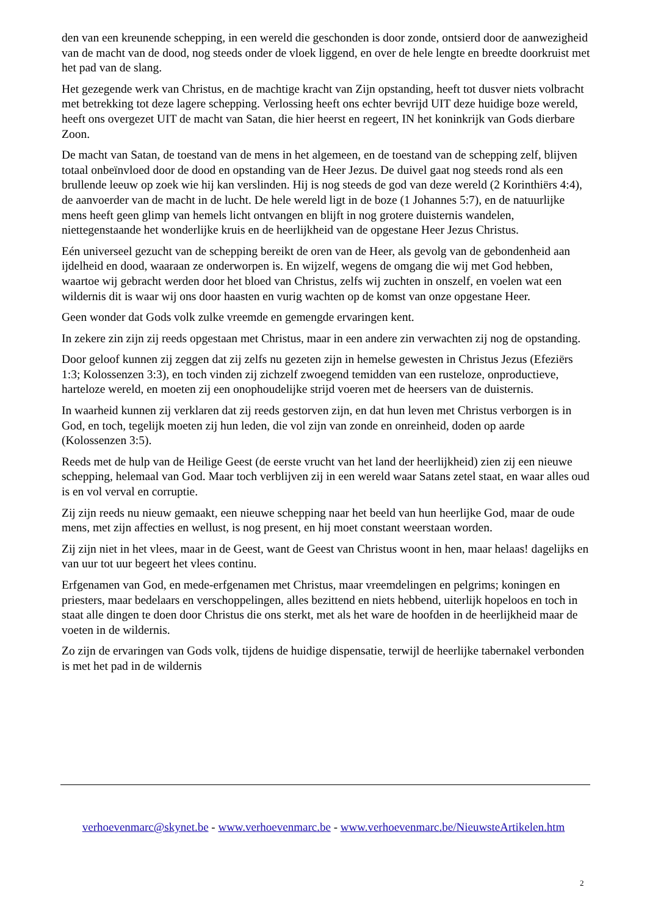den van een kreunende schepping, in een wereld die geschonden is door zonde, ontsierd door de aanwezigheid van de macht van de dood, nog steeds onder de vloek liggend, en over de hele lengte en breedte doorkruist met het pad van de slang.
Het gezegende werk van Christus, en de machtige kracht van Zijn opstanding, heeft tot dusver niets volbracht met betrekking tot deze lagere schepping. Verlossing heeft ons echter bevrijd UIT deze huidige boze wereld, heeft ons overgezet UIT de macht van Satan, die hier heerst en regeert, IN het koninkrijk van Gods dierbare Zoon.
De macht van Satan, de toestand van de mens in het algemeen, en de toestand van de schepping zelf, blijven totaal onbeïnvloed door de dood en opstanding van de Heer Jezus. De duivel gaat nog steeds rond als een brullende leeuw op zoek wie hij kan verslinden. Hij is nog steeds de god van deze wereld (2 Korinthiërs 4:4), de aanvoerder van de macht in de lucht. De hele wereld ligt in de boze (1 Johannes 5:7), en de natuurlijke mens heeft geen glimp van hemels licht ontvangen en blijft in nog grotere duisternis wandelen, niettegenstaande het wonderlijke kruis en de heerlijkheid van de opgestane Heer Jezus Christus.
Eén universeel gezucht van de schepping bereikt de oren van de Heer, als gevolg van de gebondenheid aan ijdelheid en dood, waaraan ze onderworpen is. En wijzelf, wegens de omgang die wij met God hebben, waartoe wij gebracht werden door het bloed van Christus, zelfs wij zuchten in onszelf, en voelen wat een wildernis dit is waar wij ons door haasten en vurig wachten op de komst van onze opgestane Heer.
Geen wonder dat Gods volk zulke vreemde en gemengde ervaringen kent.
In zekere zin zijn zij reeds opgestaan met Christus, maar in een andere zin verwachten zij nog de opstanding.
Door geloof kunnen zij zeggen dat zij zelfs nu gezeten zijn in hemelse gewesten in Christus Jezus (Efeziërs 1:3; Kolossenzen 3:3), en toch vinden zij zichzelf zwoegend temidden van een rusteloze, onproductieve, harteloze wereld, en moeten zij een onophoudelijke strijd voeren met de heersers van de duisternis.
In waarheid kunnen zij verklaren dat zij reeds gestorven zijn, en dat hun leven met Christus verborgen is in God, en toch, tegelijk moeten zij hun leden, die vol zijn van zonde en onreinheid, doden op aarde (Kolossenzen 3:5).
Reeds met de hulp van de Heilige Geest (de eerste vrucht van het land der heerlijkheid) zien zij een nieuwe schepping, helemaal van God. Maar toch verblijven zij in een wereld waar Satans zetel staat, en waar alles oud is en vol verval en corruptie.
Zij zijn reeds nu nieuw gemaakt, een nieuwe schepping naar het beeld van hun heerlijke God, maar de oude mens, met zijn affecties en wellust, is nog present, en hij moet constant weerstaan worden.
Zij zijn niet in het vlees, maar in de Geest, want de Geest van Christus woont in hen, maar helaas! dagelijks en van uur tot uur begeert het vlees continu.
Erfgenamen van God, en mede-erfgenamen met Christus, maar vreemdelingen en pelgrims; koningen en priesters, maar bedelaars en verschoppelingen, alles bezittend en niets hebbend, uiterlijk hopeloos en toch in staat alle dingen te doen door Christus die ons sterkt, met als het ware de hoofden in de heerlijkheid maar de voeten in de wildernis.
Zo zijn de ervaringen van Gods volk, tijdens de huidige dispensatie, terwijl de heerlijke tabernakel verbonden is met het pad in de wildernis
verhoevenmarc@skynet.be - www.verhoevenmarc.be - www.verhoevenmarc.be/NieuwsteArtikelen.htm
2